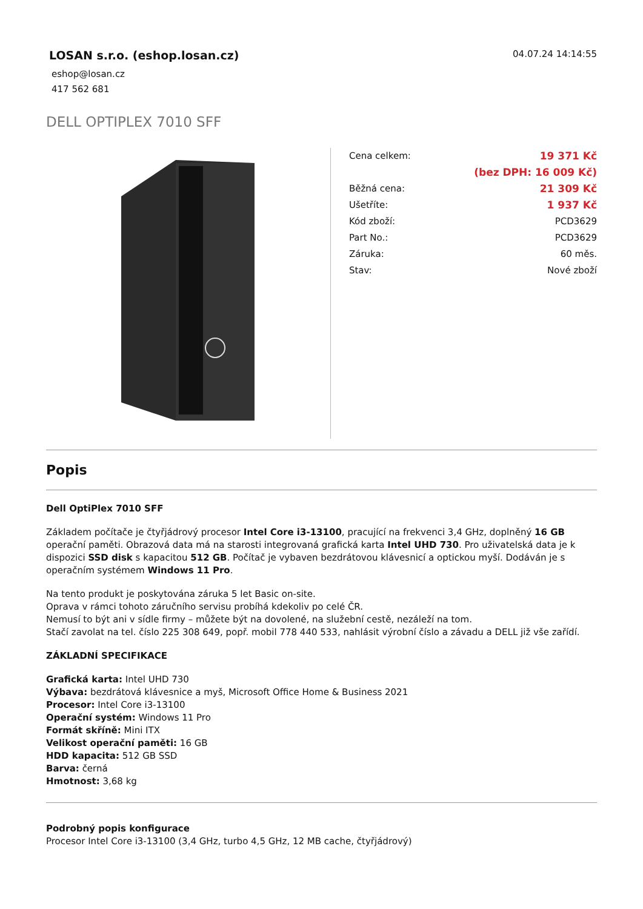LOSAN s.r.o. (eshop.losan.cz)
eshop@losan.cz
417 562 681
04.07.24 14:14:55
DELL OPTIPLEX 7010 SFF
| Cena celkem: | 19 371 Kč |
| | (bez DPH: 16 009 Kč) |
| Běžná cena: | 21 309 Kč |
| Ušetříte: | 1 937 Kč |
| Kód zboží: | PCD3629 |
| Part No.: | PCD3629 |
| Záruka: | 60 měs. |
| Stav: | Nové zboží |
Popis
Dell OptiPlex 7010 SFF
Základem počítače je čtyřjádrový procesor Intel Core i3-13100, pracující na frekvenci 3,4 GHz, doplněný 16 GB operační paměti. Obrazová data má na starosti integrovaná grafická karta Intel UHD 730. Pro uživatelská data je k dispozici SSD disk s kapacitou 512 GB. Počítač je vybaven bezdrátovou klávesnicí a optickou myší. Dodáván je s operačním systémem Windows 11 Pro.
Na tento produkt je poskytována záruka 5 let Basic on-site.
Oprava v rámci tohoto záručního servisu probíhá kdekoliv po celé ČR.
Nemusí to být ani v sídle firmy – můžete být na dovolené, na služební cestě, nezáleží na tom.
Stačí zavolat na tel. číslo 225 308 649, popř. mobil 778 440 533, nahlásit výrobní číslo a závadu a DELL již vše zařídí.
ZÁKLADNÍ SPECIFIKACE
Grafická karta: Intel UHD 730
Výbava: bezdrátová klávesnice a myš, Microsoft Office Home & Business 2021
Procesor: Intel Core i3-13100
Operační systém: Windows 11 Pro
Formát skříně: Mini ITX
Velikost operační paměti: 16 GB
HDD kapacita: 512 GB SSD
Barva: černá
Hmotnost: 3,68 kg
Podrobný popis konfigurace
Procesor Intel Core i3-13100 (3,4 GHz, turbo 4,5 GHz, 12 MB cache, čtyřjádrový)